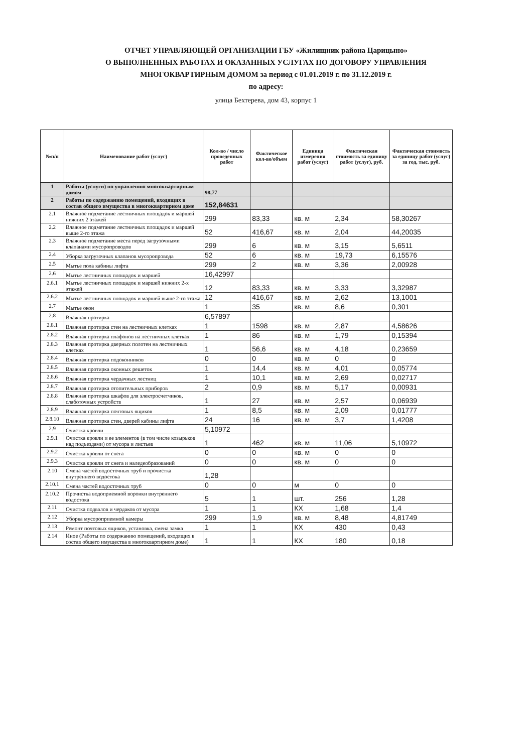ОТЧЕТ УПРАВЛЯЮЩЕЙ ОРГАНИЗАЦИИ ГБУ «Жилищник района Царицыно»
О ВЫПОЛНЕННЫХ РАБОТАХ И ОКАЗАННЫХ УСЛУГАХ ПО ДОГОВОРУ УПРАВЛЕНИЯ
МНОГОКВАРТИРНЫМ ДОМОМ за период с 01.01.2019 г. по 31.12.2019 г.
по адресу:
улица Бехтерева, дом 43, корпус 1
| №п/п | Наименование работ (услуг) | Кол-во / число проведенных работ | Фактическое кол-во/объем | Единица измерения работ (услуг) | Фактическая стоимость за единицу работ (услуг), руб. | Фактическая стоимость за единицу работ (услуг) за год, тыс. руб. |
| --- | --- | --- | --- | --- | --- | --- |
| 1 | Работы (услуги) по управлению многоквартирным домом | 98,77 | | | | |
| 2 | Работы по содержанию помещений, входящих в состав общего имущества в многоквартирном доме | 152,84631 | | | | |
| 2.1 | Влажное подметание лестничных площадок и маршей нижних 2 этажей | 299 | 83,33 | кв. м | 2,34 | 58,30267 |
| 2.2 | Влажное подметание лестничных площадок и маршей выше 2-го этажа | 52 | 416,67 | кв. м | 2,04 | 44,20035 |
| 2.3 | Влажное подметание места перед загрузочными клапанами мусоропроводов | 299 | 6 | кв. м | 3,15 | 5,6511 |
| 2.4 | Уборка загрузочных клапанов мусоропровода | 52 | 6 | кв. м | 19,73 | 6,15576 |
| 2.5 | Мытье пола кабины лифта | 299 | 2 | кв. м | 3,36 | 2,00928 |
| 2.6 | Мытье лестничных площадок и маршей | 16,42997 | | | | |
| 2.6.1 | Мытье лестничных площадок и маршей нижних 2-х этажей | 12 | 83,33 | кв. м | 3,33 | 3,32987 |
| 2.6.2 | Мытье лестничных площадок и маршей выше 2-го этажа | 12 | 416,67 | кв. м | 2,62 | 13,1001 |
| 2.7 | Мытье окон | 1 | 35 | кв. м | 8,6 | 0,301 |
| 2.8 | Влажная протирка | 6,57897 | | | | |
| 2.8.1 | Влажная протирка стен на лестничных клетках | 1 | 1598 | кв. м | 2,87 | 4,58626 |
| 2.8.2 | Влажная протирка плафонов на лестничных клетках | 1 | 86 | кв. м | 1,79 | 0,15394 |
| 2.8.3 | Влажная протирка дверных полотен на лестничных клетках | 1 | 56,6 | кв. м | 4,18 | 0,23659 |
| 2.8.4 | Влажная протирка подоконников | 0 | 0 | кв. м | 0 | 0 |
| 2.8.5 | Влажная протирка оконных решеток | 1 | 14,4 | кв. м | 4,01 | 0,05774 |
| 2.8.6 | Влажная протирка чердачных лестниц | 1 | 10,1 | кв. м | 2,69 | 0,02717 |
| 2.8.7 | Влажная протирка отопительных приборов | 2 | 0,9 | кв. м | 5,17 | 0,00931 |
| 2.8.8 | Влажная протирка шкафов для электросчетчиков, слаботочных устройств | 1 | 27 | кв. м | 2,57 | 0,06939 |
| 2.8.9 | Влажная протирка почтовых ящиков | 1 | 8,5 | кв. м | 2,09 | 0,01777 |
| 2.8.10 | Влажная протирка стен, дверей кабины лифта | 24 | 16 | кв. м | 3,7 | 1,4208 |
| 2.9 | Очистка кровли | 5,10972 | | | | |
| 2.9.1 | Очистка кровли и ее элементов (в том числе козырьков над подъездами) от мусора и листьев | 1 | 462 | кв. м | 11,06 | 5,10972 |
| 2.9.2 | Очистка кровли от снега | 0 | 0 | кв. м | 0 | 0 |
| 2.9.3 | Очистка кровли от снега и наледеобразований | 0 | 0 | кв. м | 0 | 0 |
| 2.10 | Смена частей водосточных труб и прочистка внутреннего водостока | 1,28 | | | | |
| 2.10.1 | Смена частей водосточных труб | 0 | 0 | м | 0 | 0 |
| 2.10.2 | Прочистка водоприемной воронки внутреннего водостока | 5 | 1 | шт. | 256 | 1,28 |
| 2.11 | Очистка подвалов и чердаков от мусора | 1 | 1 | КХ | 1,68 | 1,4 |
| 2.12 | Уборка мусороприемной камеры | 299 | 1,9 | кв. м | 8,48 | 4,81749 |
| 2.13 | Ремонт почтовых ящиков, установка, смена замка | 1 | 1 | КХ | 430 | 0,43 |
| 2.14 | Иное (Работы по содержанию помещений, входящих в состав общего имущества в многоквартирном доме) | 1 | 1 | КХ | 180 | 0,18 |